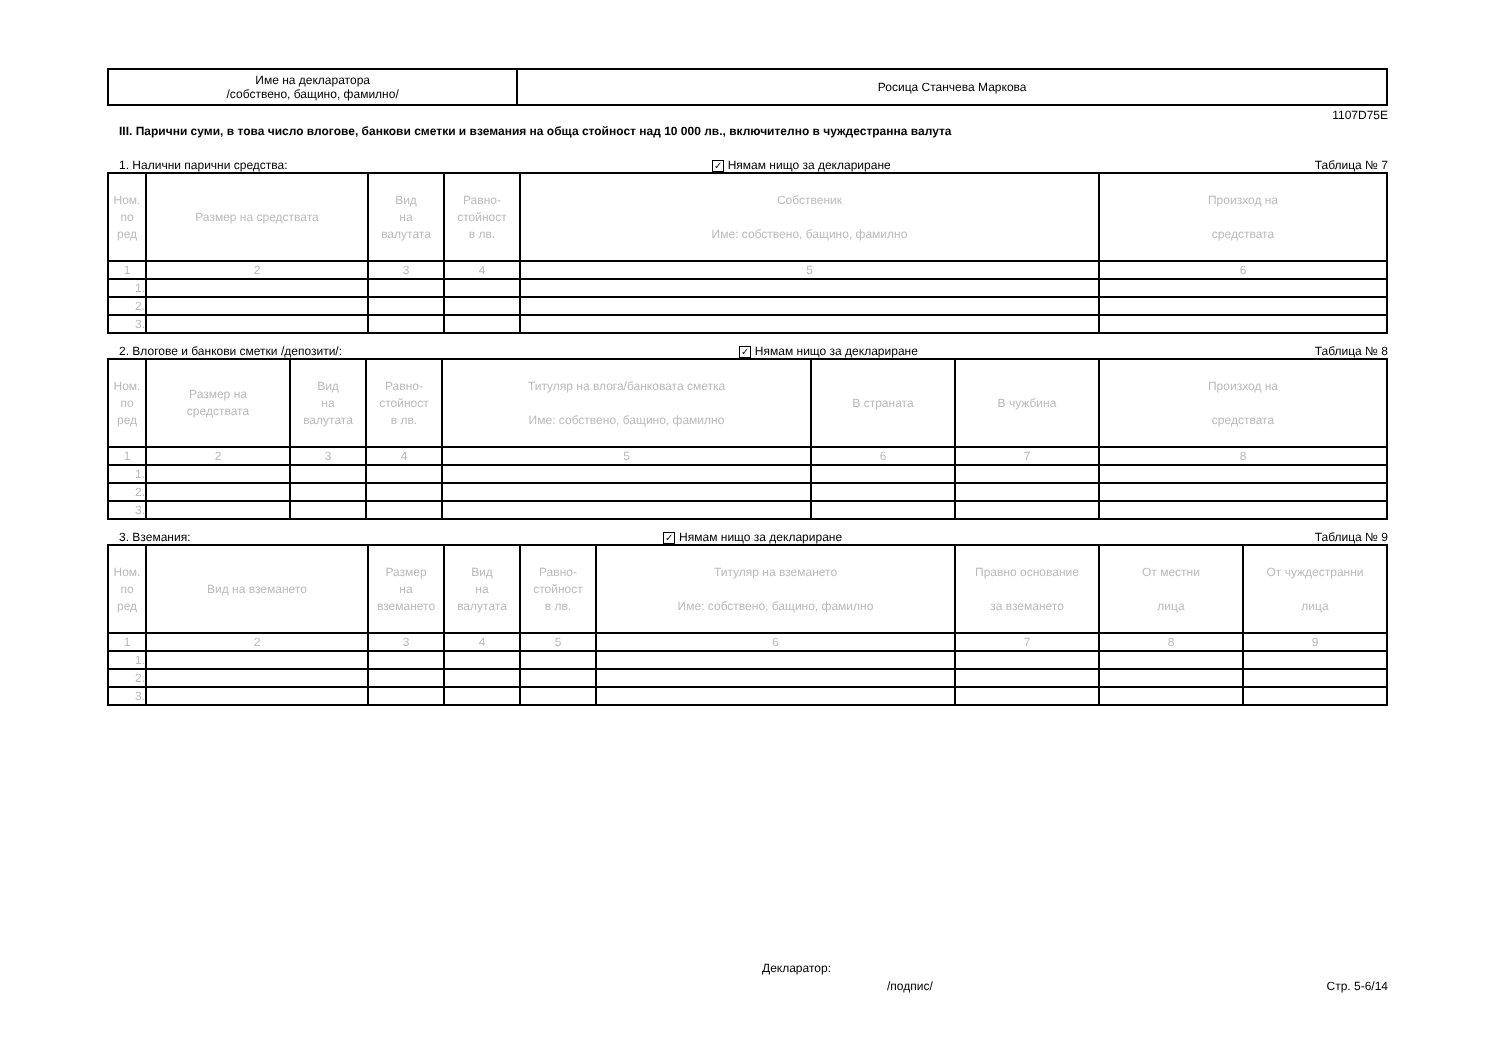| Име на декларатора /собствено, бащино, фамилно/ | Росица Станчева Маркова |
1107D75E
III. Парични суми, в това число влогове, банкови сметки и вземания на обща стойност над 10 000 лв., включително в чуждестранна валута
1. Налични парични средства: ✓ Нямам нищо за деклариране Таблица № 7
| Ном. по ред | Размер на средствата | Вид на валутата | Равно- стойност в лв. | Собственик Име: собствено, бащино, фамилно | Произход на средствата |
| --- | --- | --- | --- | --- | --- |
| 1 | 2 | 3 | 4 | 5 | 6 |
| 1. | | | | | |
| 2. | | | | | |
| 3. | | | | | |
2. Влогове и банкови сметки /депозити/: ✓ Нямам нищо за деклариране Таблица № 8
| Ном. по ред | Размер на средствата | Вид на валутата | Равно- стойност в лв. | Титуляр на влога/банковата сметка Име: собствено, бащино, фамилно | В страната | В чужбина | Произход на средствата |
| --- | --- | --- | --- | --- | --- | --- | --- |
| 1 | 2 | 3 | 4 | 5 | 6 | 7 | 8 |
| 1. | | | | | | | |
| 2. | | | | | | | |
| 3. | | | | | | | |
3. Вземания: ✓ Нямам нищо за деклариране Таблица № 9
| Ном. по ред | Вид на вземането | Размер на вземането | Вид на валутата | Равно- стойност в лв. | Титуляр на вземането Име: собствено, бащино, фамилно | Правно основание за вземането | От местни лица | От чуждестранни лица |
| --- | --- | --- | --- | --- | --- | --- | --- | --- |
| 1 | 2 | 3 | 4 | 5 | 6 | 7 | 8 | 9 |
| 1. | | | | | | | | |
| 2. | | | | | | | | |
| 3. | | | | | | | | |
Декларатор:
/подпис/ Стр. 5-6/14